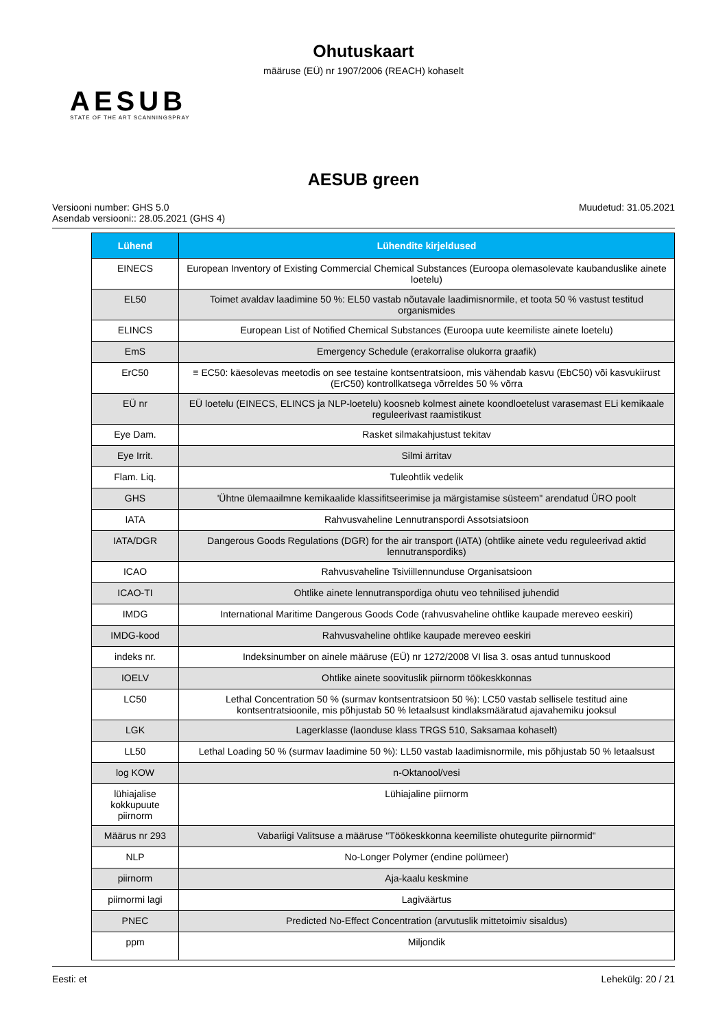Ohutuskaart
määruse (EÜ) nr 1907/2006 (REACH) kohaselt
AESUB
STATE OF THE ART SCANNINGSPRAY
AESUB green
Versiooni number: GHS 5.0
Asendab versiooni:: 28.05.2021 (GHS 4)
Muudetud: 31.05.2021
| Lühend | Lühendite kirjeldused |
| --- | --- |
| EINECS | European Inventory of Existing Commercial Chemical Substances (Euroopa olemasolevate kaubanduslike ainete loetelu) |
| EL50 | Toimet avaldav laadimine 50 %: EL50 vastab nõutavale laadimisnormile, et toota 50 % vastust testitud organismides |
| ELINCS | European List of Notified Chemical Substances (Euroopa uute keemiliste ainete loetelu) |
| EmS | Emergency Schedule (erakorralise olukorra graafik) |
| ErC50 | ≡ EC50: käesolevas meetodis on see testaine kontsentratsioon, mis vähendab kasvu (EbC50) või kasvukiirust (ErC50) kontrollkatsega võrreldes 50 % võrra |
| EÜ nr | EÜ loetelu (EINECS, ELINCS ja NLP-loetelu) koosneb kolmest ainete koondloetelust varasemast ELi kemikaale reguleerivast raamistikust |
| Eye Dam. | Rasket silmakahjustust tekitav |
| Eye Irrit. | Silmi ärritav |
| Flam. Liq. | Tuleohtlik vedelik |
| GHS | 'Ühtne ülemaailmne kemikaalide klassifitseerimise ja märgistamise süsteem" arendatud ÜRO poolt |
| IATA | Rahvusvaheline Lennutranspordi Assotsiatsioon |
| IATA/DGR | Dangerous Goods Regulations (DGR) for the air transport (IATA) (ohtlike ainete vedu reguleerivad aktid lennutranspordiks) |
| ICAO | Rahvusvaheline Tsiviillennunduse Organisatsioon |
| ICAO-TI | Ohtlike ainete lennutranspordiga ohutu veo tehnilised juhendid |
| IMDG | International Maritime Dangerous Goods Code (rahvusvaheline ohtlike kaupade mereveo eeskiri) |
| IMDG-kood | Rahvusvaheline ohtlike kaupade mereveo eeskiri |
| indeks nr. | Indeksinumber on ainele määruse (EÜ) nr 1272/2008 VI lisa 3. osas antud tunnuskood |
| IOELV | Ohtlike ainete soovituslik piirnorm töökeskkonnas |
| LC50 | Lethal Concentration 50 % (surmav kontsentratsioon 50 %): LC50 vastab sellisele testitud aine kontsentratsioonile, mis põhjustab 50 % letaalsust kindlaksmääratud ajavahemiku jooksul |
| LGK | Lagerklasse (laonduse klass TRGS 510, Saksamaa kohaselt) |
| LL50 | Lethal Loading 50 % (surmav laadimine 50 %): LL50 vastab laadimisnormile, mis põhjustab 50 % letaalsust |
| log KOW | n-Oktanool/vesi |
| lühiajalise kokkupuute piirnorm | Lühiajaline piirnorm |
| Määrus nr 293 | Vabariigi Valitsuse a määruse "Töökeskkonna keemiliste ohutegurite piirnormid" |
| NLP | No-Longer Polymer (endine polümeer) |
| piirnorm | Aja-kaalu keskmine |
| piirnormi lagi | Lagiväärtus |
| PNEC | Predicted No-Effect Concentration (arvutuslik mittetoimiv sisaldus) |
| ppm | Miljondik |
Eesti: et Lehekülg: 20 / 21